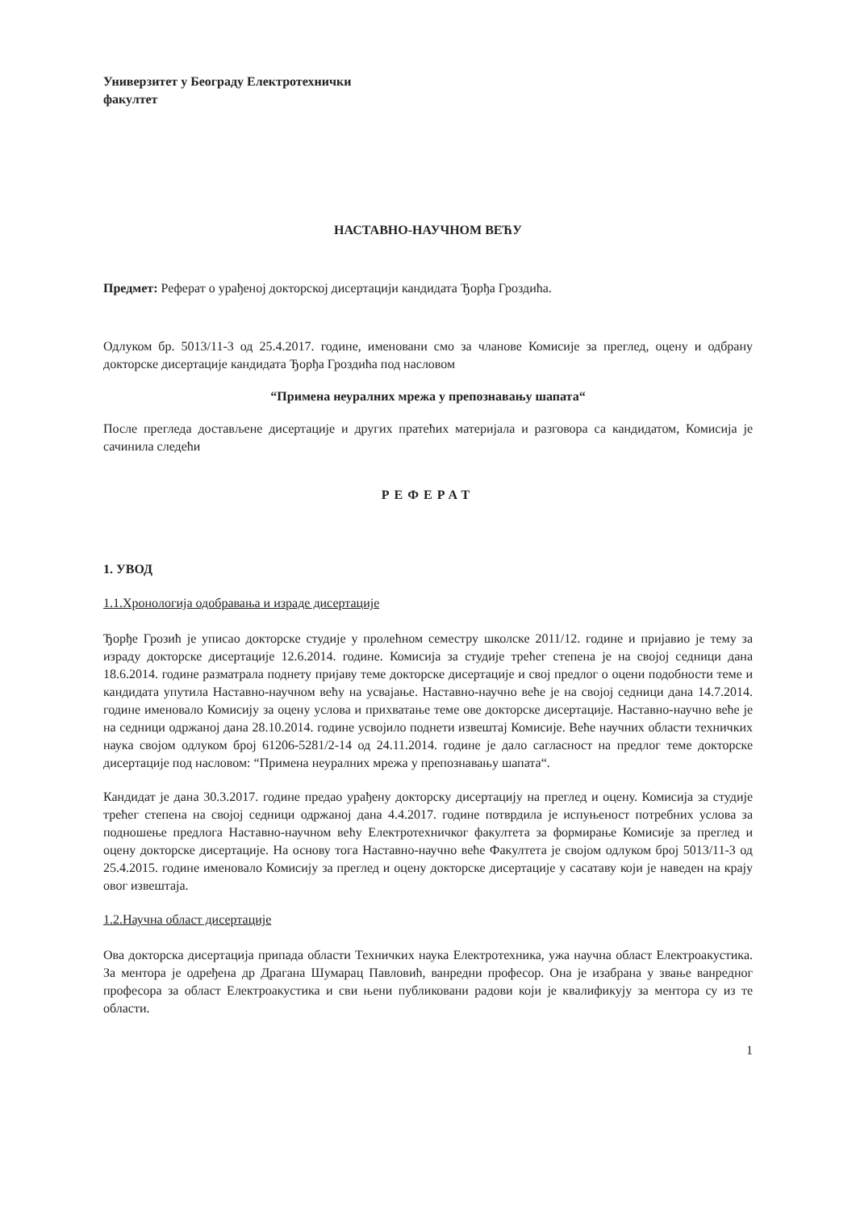Универзитет у Београду Електротехнички
факултет
НАСТАВНО-НАУЧНОМ ВЕЋУ
Предмет: Реферат о урађеној докторској дисертацији кандидата Ђорђа Гроздића.
Одлуком бр. 5013/11-3 од 25.4.2017. године, именовани смо за чланове Комисије за преглед, оцену и одбрану докторске дисертације кандидата Ђорђа Гроздића под насловом
“Примена неуралних мрежа у препознавању шапата“
После прегледа достављене дисертације и других пратећих материјала и разговора са кандидатом, Комисија је сачинила следећи
РЕФЕРАТ
1. УВОД
1.1.Хронологија одобравања и израде дисертације
Ђорђе Грозић је уписао докторске студије у пролећном семестру школске 2011/12. године и пријавио је тему за израду докторске дисертације 12.6.2014. године. Комисија за студије трећег степена је на својој седници дана 18.6.2014. године разматрала поднету пријаву теме докторске дисертације и свој предлог о оцени подобности теме и кандидата упутила Наставно-научном већу на усвајање. Наставно-научно веће је на својој седници дана 14.7.2014. године именовало Комисију за оцену услова и прихватање теме ове докторске дисертације. Наставно-научно веће је на седници одржаној дана 28.10.2014. године усвојило поднети извештај Комисије. Веће научних области техничких наука својом одлуком број 61206-5281/2-14 од 24.11.2014. године је дало сагласност на предлог теме докторске дисертације под насловом: “Примена неуралних мрежа у препознавању шапата“.
Кандидат је дана 30.3.2017. године предао урађену докторску дисертацију на преглед и оцену. Комисија за студије трећег степена на својој седници одржаној дана 4.4.2017. године потврдила је испуњеност потребних услова за подношење предлога Наставно-научном већу Електротехничког факултета за формирање Комисије за преглед и оцену докторске дисертације. На основу тога Наставно-научно веће Факултета је својом одлуком број 5013/11-3 од 25.4.2015. године именовало Комисију за преглед и оцену докторске дисертације у сасатаву који је наведен на крају овог извештаја.
1.2.Научна област дисертације
Ова докторска дисертација припада области Техничких наука Електротехника, ужа научна област Електроакустика. За ментора је одређена др Драгана Шумарац Павловић, ванредни професор. Она је изабрана у звање ванредног професора за област Електроакустика и сви њени публиковани радови који је квалификују за ментора су из те области.
1